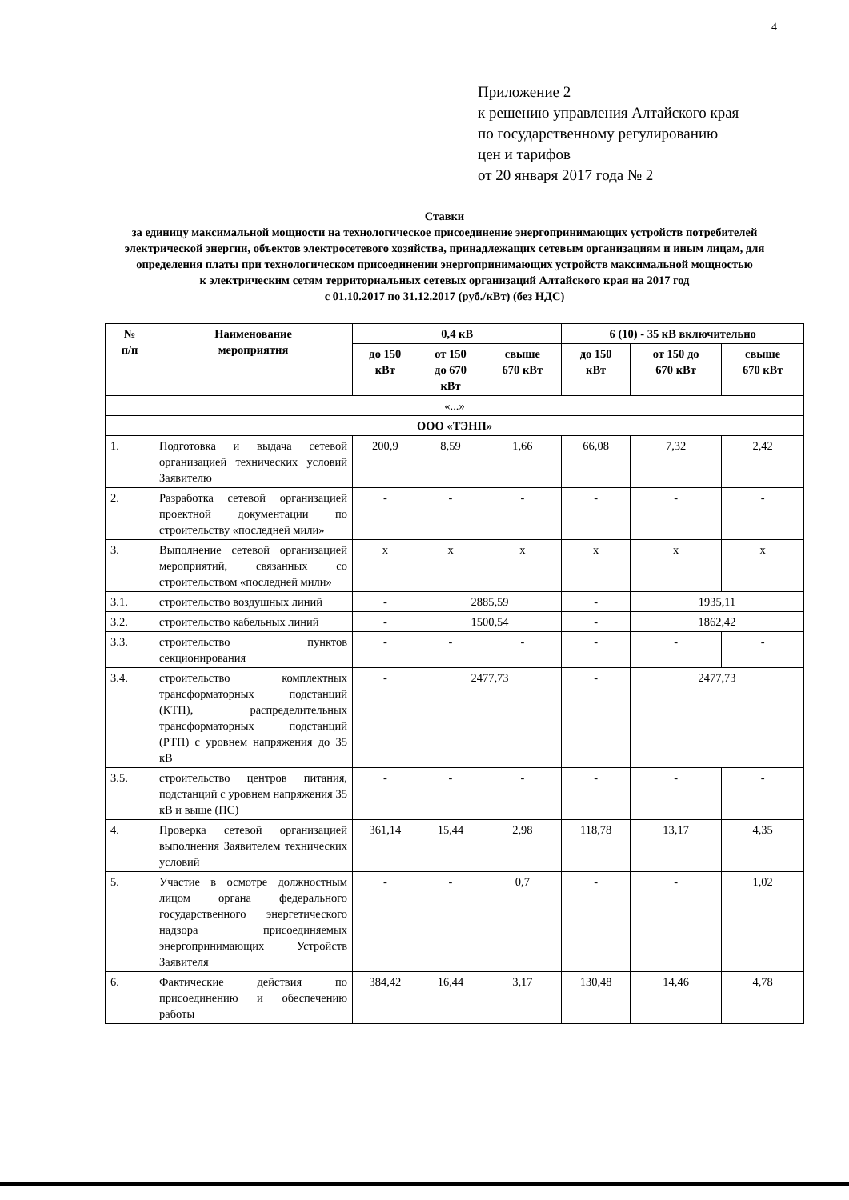4
Приложение 2
к решению управления Алтайского края
по государственному регулированию
цен и тарифов
от 20 января 2017 года № 2
Ставки
за единицу максимальной мощности на технологическое присоединение энергопринимающих устройств потребителей электрической энергии, объектов электросетевого хозяйства, принадлежащих сетевым организациям и иным лицам, для определения платы при технологическом присоединении энергопринимающих устройств максимальной мощностью
к электрическим сетям территориальных сетевых организаций Алтайского края на 2017 год
с 01.10.2017 по 31.12.2017 (руб./кВт) (без НДС)
| № п/п | Наименование мероприятия | 0,4 кВ | | | 6 (10) - 35 кВ включительно | | |
| --- | --- | --- | --- | --- | --- | --- | --- |
| | | до 150 кВт | от 150 до 670 кВт | свыше 670 кВт | до 150 кВт | от 150 до 670 кВт | свыше 670 кВт |
| «...» | | | | | | | |
| ООО «ТЭНП» | | | | | | | |
| 1. | Подготовка и выдача сетевой организацией технических условий Заявителю | 200,9 | 8,59 | 1,66 | 66,08 | 7,32 | 2,42 |
| 2. | Разработка сетевой организацией проектной документации по строительству «последней мили» | - | - | - | - | - | - |
| 3. | Выполнение сетевой организацией мероприятий, связанных со строительством «последней мили» | x | x | x | x | x | x |
| 3.1. | строительство воздушных линий | - | 2885,59 | | - | 1935,11 | |
| 3.2. | строительство кабельных линий | - | 1500,54 | | - | 1862,42 | |
| 3.3. | строительство пунктов секционирования | - | - | - | - | - | - |
| 3.4. | строительство комплектных трансформаторных подстанций (КТП), распределительных трансформаторных подстанций (РТП) с уровнем напряжения до 35 кВ | - | 2477,73 | | - | 2477,73 | |
| 3.5. | строительство центров питания, подстанций с уровнем напряжения 35 кВ и выше (ПС) | - | - | - | - | - | - |
| 4. | Проверка сетевой организацией выполнения Заявителем технических условий | 361,14 | 15,44 | 2,98 | 118,78 | 13,17 | 4,35 |
| 5. | Участие в осмотре должностным лицом органа федерального государственного энергетического надзора присоединяемых энергопринимающих Устройств Заявителя | - | - | 0,7 | - | - | 1,02 |
| 6. | Фактические действия по присоединению и обеспечению работы | 384,42 | 16,44 | 3,17 | 130,48 | 14,46 | 4,78 |